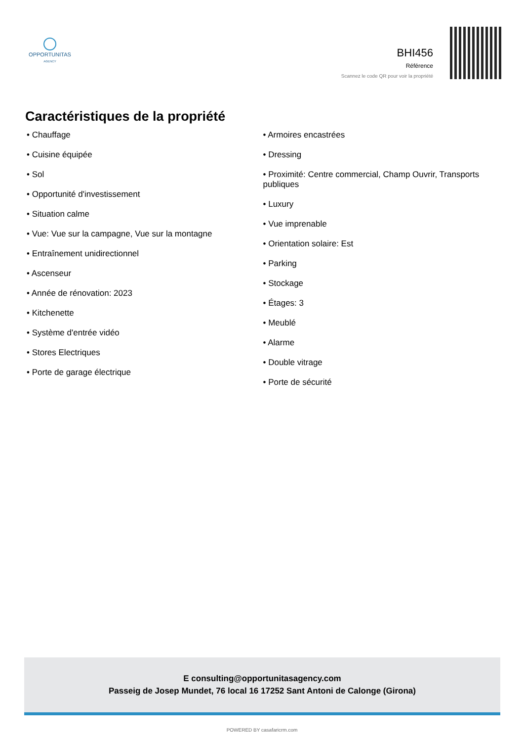OPPORTUNITAS
AGENCY
BHI456
Référence
Scannez le code QR pour voir la propriété
Caractéristiques de la propriété
• Chauffage
• Cuisine équipée
• Sol
• Opportunité d'investissement
• Situation calme
• Vue: Vue sur la campagne, Vue sur la montagne
• Entraînement unidirectionnel
• Ascenseur
• Année de rénovation: 2023
• Kitchenette
• Système d'entrée vidéo
• Stores Electriques
• Porte de garage électrique
• Armoires encastrées
• Dressing
• Proximité: Centre commercial, Champ Ouvrir, Transports publiques
• Luxury
• Vue imprenable
• Orientation solaire: Est
• Parking
• Stockage
• Étages: 3
• Meublé
• Alarme
• Double vitrage
• Porte de sécurité
E consulting@opportunitasagency.com
Passeig de Josep Mundet, 76 local 16 17252 Sant Antoni de Calonge (Girona)
POWERED BY casafaricrm.com